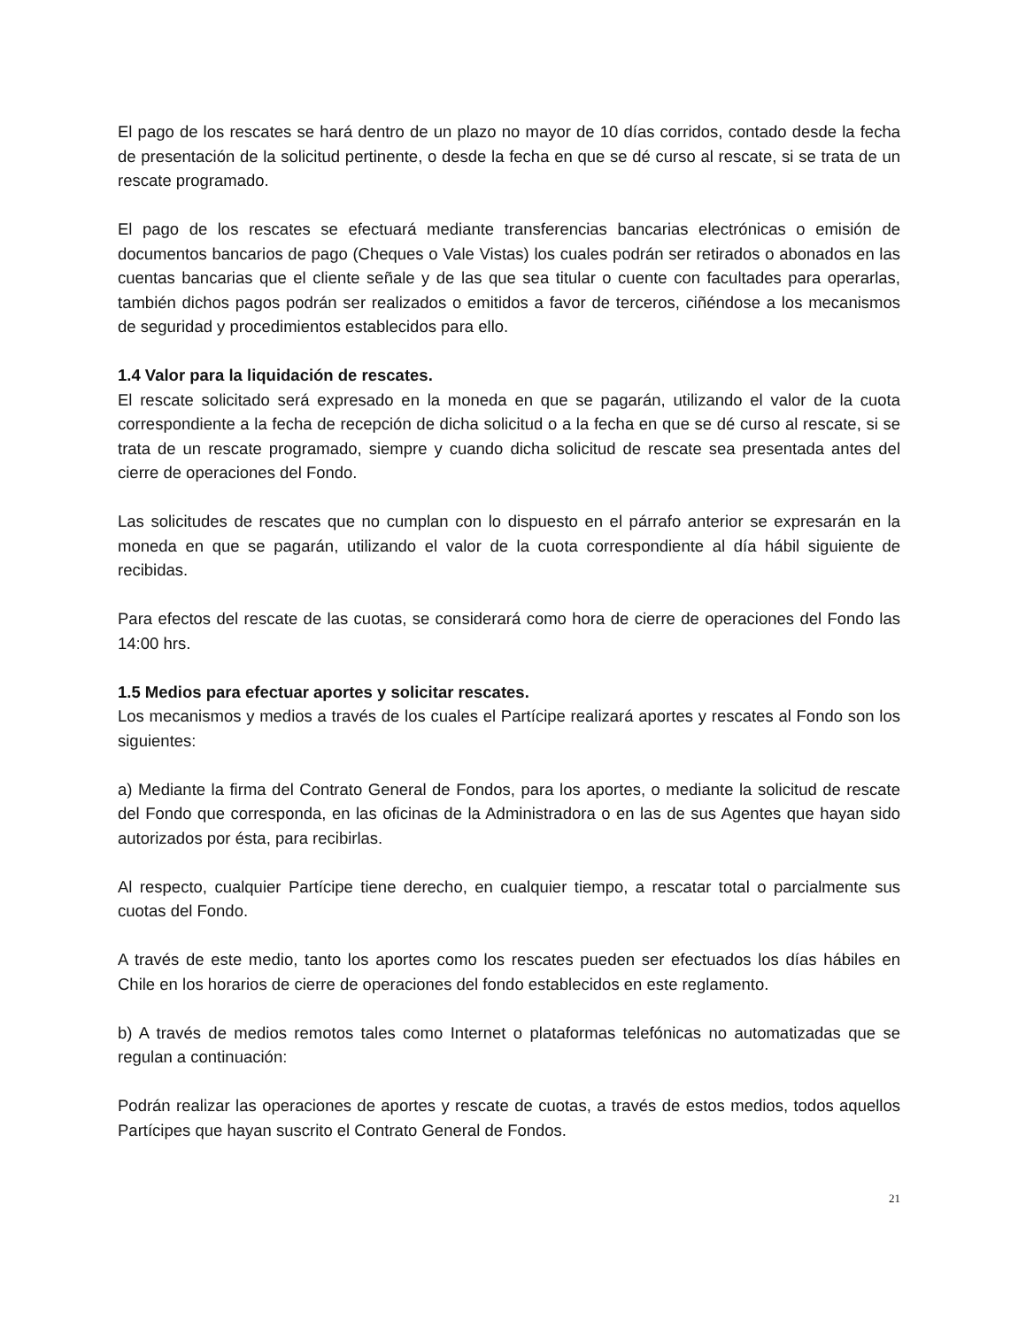El pago de los rescates se hará dentro de un plazo no mayor de 10 días corridos, contado desde la fecha de presentación de la solicitud pertinente, o desde la fecha en que se dé curso al rescate, si se trata de un rescate programado.
El pago de los rescates se efectuará mediante transferencias bancarias electrónicas o emisión de documentos bancarios de pago (Cheques o Vale Vistas) los cuales podrán ser retirados o abonados en las cuentas bancarias que el cliente señale y de las que sea titular o cuente con facultades para operarlas, también dichos pagos podrán ser realizados o emitidos a favor de terceros, ciñéndose a los mecanismos de seguridad y procedimientos establecidos para ello.
1.4 Valor para la liquidación de rescates.
El rescate solicitado será expresado en la moneda en que se pagarán, utilizando el valor de la cuota correspondiente a la fecha de recepción de dicha solicitud o a la fecha en que se dé curso al rescate, si se trata de un rescate programado, siempre y cuando dicha solicitud de rescate sea presentada antes del cierre de operaciones del Fondo.
Las solicitudes de rescates que no cumplan con lo dispuesto en el párrafo anterior se expresarán en la moneda en que se pagarán, utilizando el valor de la cuota correspondiente al día hábil siguiente de recibidas.
Para efectos del rescate de las cuotas, se considerará como hora de cierre de operaciones del Fondo las 14:00 hrs.
1.5 Medios para efectuar aportes y solicitar rescates.
Los mecanismos y medios a través de los cuales el Partícipe realizará aportes y rescates al Fondo son los siguientes:
a) Mediante la firma del Contrato General de Fondos, para los aportes, o mediante la solicitud de rescate del Fondo que corresponda, en las oficinas de la Administradora o en las de sus Agentes que hayan sido autorizados por ésta, para recibirlas.
Al respecto, cualquier Partícipe tiene derecho, en cualquier tiempo, a rescatar total o parcialmente sus cuotas del Fondo.
A través de este medio, tanto los aportes como los rescates pueden ser efectuados los días hábiles en Chile en los horarios de cierre de operaciones del fondo establecidos en este reglamento.
b) A través de medios remotos tales como Internet o plataformas telefónicas no automatizadas que se regulan a continuación:
Podrán realizar las operaciones de aportes y rescate de cuotas, a través de estos medios, todos aquellos Partícipes que hayan suscrito el Contrato General de Fondos.
21